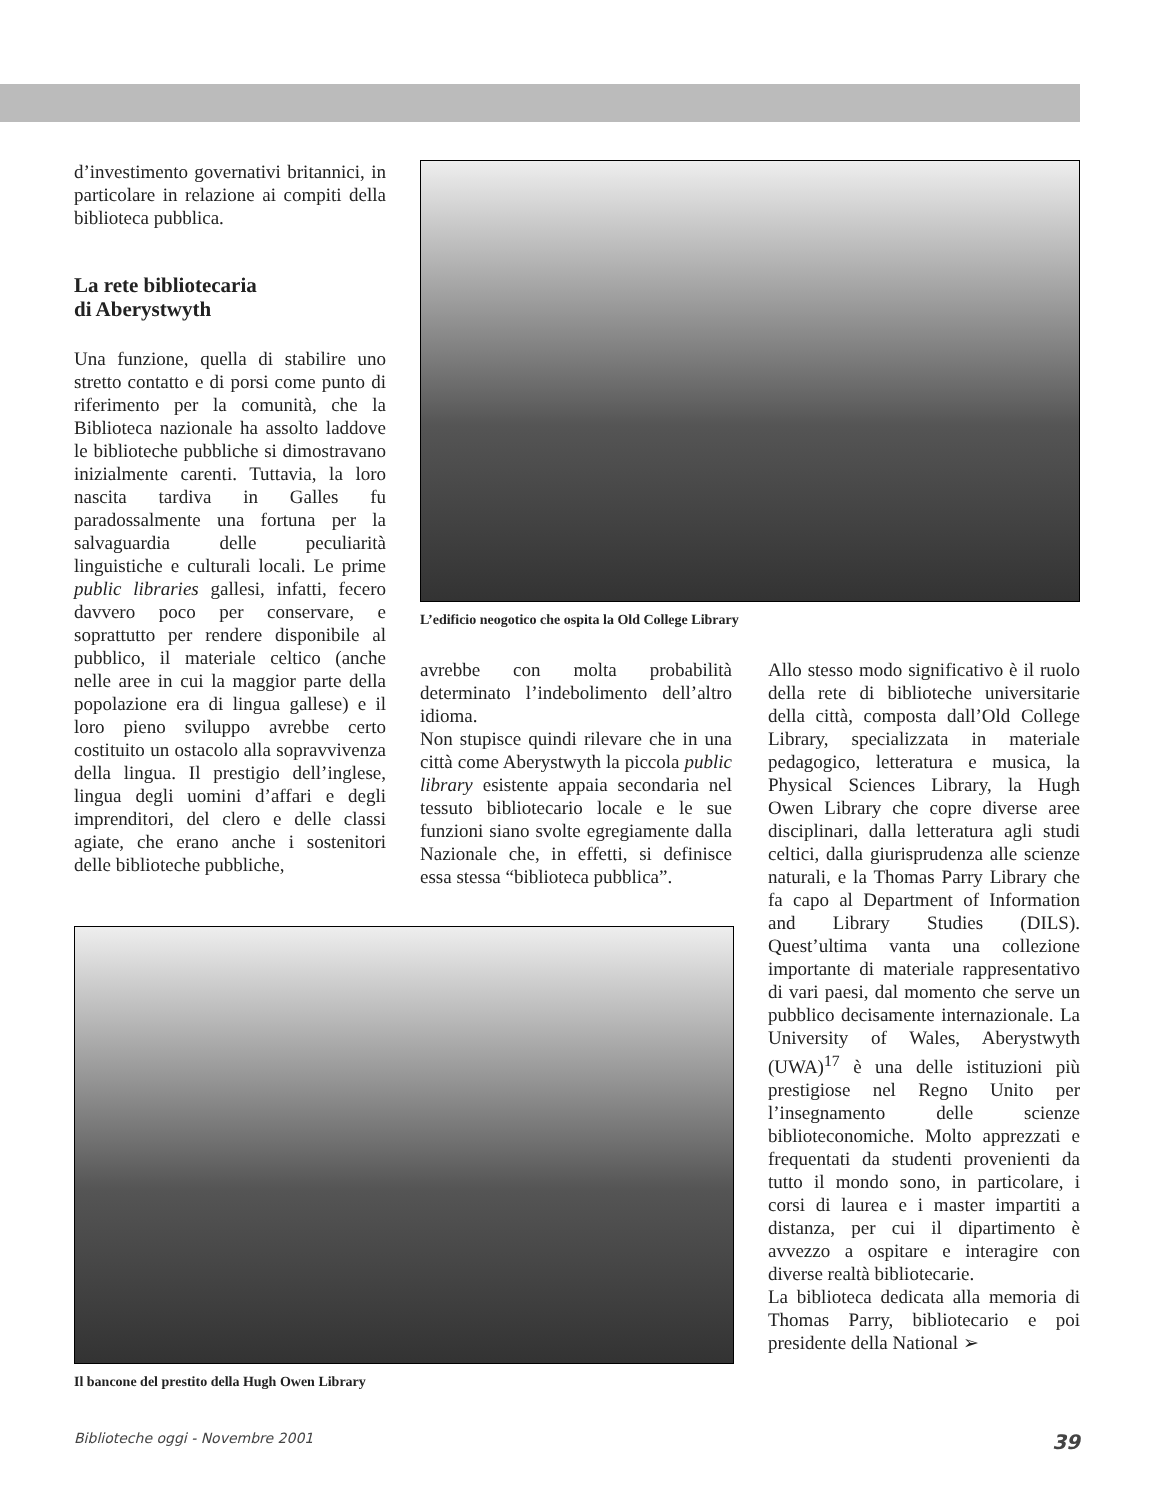d’investimento governativi britannici, in particolare in relazione ai compiti della biblioteca pubblica.
La rete bibliotecaria
di Aberystwyth
Una funzione, quella di stabilire uno stretto contatto e di porsi come punto di riferimento per la comunità, che la Biblioteca nazionale ha assolto laddove le biblioteche pubbliche si dimostravano inizialmente carenti. Tuttavia, la loro nascita tardiva in Galles fu paradossalmente una fortuna per la salvaguardia delle peculiarità linguistiche e culturali locali. Le prime public libraries gallesi, infatti, fecero davvero poco per conservare, e soprattutto per rendere disponibile al pubblico, il materiale celtico (anche nelle aree in cui la maggior parte della popolazione era di lingua gallese) e il loro pieno sviluppo avrebbe certo costituito un ostacolo alla sopravvivenza della lingua. Il prestigio dell’inglese, lingua degli uomini d’affari e degli imprenditori, del clero e delle classi agiate, che erano anche i sostenitori delle biblioteche pubbliche,
L’edificio neogotico che ospita la Old College Library
avrebbe con molta probabilità determinato l’indebolimento dell’altro idioma.
Non stupisce quindi rilevare che in una città come Aberystwyth la piccola public library esistente appaia secondaria nel tessuto bibliotecario locale e le sue funzioni siano svolte egregiamente dalla Nazionale che, in effetti, si definisce essa stessa “biblioteca pubblica”.
Allo stesso modo significativo è il ruolo della rete di biblioteche universitarie della città, composta dall’Old College Library, specializzata in materiale pedagogico, letteratura e musica, la Physical Sciences Library, la Hugh Owen Library che copre diverse aree disciplinari, dalla letteratura agli studi celtici, dalla giurisprudenza alle scienze naturali, e la Thomas Parry Library che fa capo al Department of Information and Library Studies (DILS). Quest’ultima vanta una collezione importante di materiale rappresentativo di vari paesi, dal momento che serve un pubblico decisamente internazionale. La University of Wales, Aberystwyth (UWA)<sup>17</sup> è una delle istituzioni più prestigiose nel Regno Unito per l’insegnamento delle scienze biblioteconomiche. Molto apprezzati e frequentati da studenti provenienti da tutto il mondo sono, in particolare, i corsi di laurea e i master impartiti a distanza, per cui il dipartimento è avvezzo a ospitare e interagire con diverse realtà bibliotecarie.
La biblioteca dedicata alla memoria di Thomas Parry, bibliotecario e poi presidente della National ➢
Il bancone del prestito della Hugh Owen Library
Biblioteche oggi - Novembre 2001 39